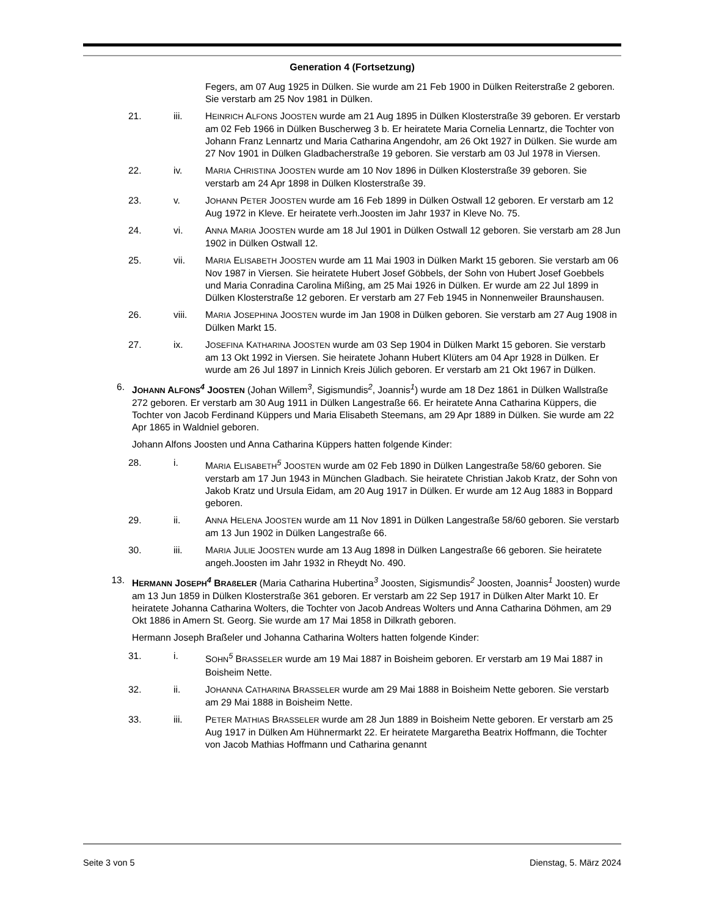Generation 4 (Fortsetzung)
Fegers, am 07 Aug 1925 in Dülken. Sie wurde am 21 Feb 1900 in Dülken Reiterstraße 2 geboren. Sie verstarb am 25 Nov 1981 in Dülken.
21. iii. HEINRICH ALFONS JOOSTEN wurde am 21 Aug 1895 in Dülken Klosterstraße 39 geboren. Er verstarb am 02 Feb 1966 in Dülken Buscherweg 3 b. Er heiratete Maria Cornelia Lennartz, die Tochter von Johann Franz Lennartz und Maria Catharina Angendohr, am 26 Okt 1927 in Dülken. Sie wurde am 27 Nov 1901 in Dülken Gladbacherstraße 19 geboren. Sie verstarb am 03 Jul 1978 in Viersen.
22. iv. MARIA CHRISTINA JOOSTEN wurde am 10 Nov 1896 in Dülken Klosterstraße 39 geboren. Sie verstarb am 24 Apr 1898 in Dülken Klosterstraße 39.
23. v. JOHANN PETER JOOSTEN wurde am 16 Feb 1899 in Dülken Ostwall 12 geboren. Er verstarb am 12 Aug 1972 in Kleve. Er heiratete verh.Joosten im Jahr 1937 in Kleve No. 75.
24. vi. ANNA MARIA JOOSTEN wurde am 18 Jul 1901 in Dülken Ostwall 12 geboren. Sie verstarb am 28 Jun 1902 in Dülken Ostwall 12.
25. vii. MARIA ELISABETH JOOSTEN wurde am 11 Mai 1903 in Dülken Markt 15 geboren. Sie verstarb am 06 Nov 1987 in Viersen. Sie heiratete Hubert Josef Göbbels, der Sohn von Hubert Josef Goebbels und Maria Conradina Carolina Mißing, am 25 Mai 1926 in Dülken. Er wurde am 22 Jul 1899 in Dülken Klosterstraße 12 geboren. Er verstarb am 27 Feb 1945 in Nonnenweiler Braunshausen.
26. viii. MARIA JOSEPHINA JOOSTEN wurde im Jan 1908 in Dülken geboren. Sie verstarb am 27 Aug 1908 in Dülken Markt 15.
27. ix. JOSEFINA KATHARINA JOOSTEN wurde am 03 Sep 1904 in Dülken Markt 15 geboren. Sie verstarb am 13 Okt 1992 in Viersen. Sie heiratete Johann Hubert Klüters am 04 Apr 1928 in Dülken. Er wurde am 26 Jul 1897 in Linnich Kreis Jülich geboren. Er verstarb am 21 Okt 1967 in Dülken.
6. JOHANN ALFONS<sup>4</sup> JOOSTEN (Johan Willem<sup>3</sup>, Sigismundis<sup>2</sup>, Joannis<sup>1</sup>) wurde am 18 Dez 1861 in Dülken Wallstraße 272 geboren. Er verstarb am 30 Aug 1911 in Dülken Langestraße 66. Er heiratete Anna Catharina Küppers, die Tochter von Jacob Ferdinand Küppers und Maria Elisabeth Steemans, am 29 Apr 1889 in Dülken. Sie wurde am 22 Apr 1865 in Waldniel geboren.
Johann Alfons Joosten und Anna Catharina Küppers hatten folgende Kinder:
28. i. MARIA ELISABETH<sup>5</sup> JOOSTEN wurde am 02 Feb 1890 in Dülken Langestraße 58/60 geboren. Sie verstarb am 17 Jun 1943 in München Gladbach. Sie heiratete Christian Jakob Kratz, der Sohn von Jakob Kratz und Ursula Eidam, am 20 Aug 1917 in Dülken. Er wurde am 12 Aug 1883 in Boppard geboren.
29. ii. ANNA HELENA JOOSTEN wurde am 11 Nov 1891 in Dülken Langestraße 58/60 geboren. Sie verstarb am 13 Jun 1902 in Dülken Langestraße 66.
30. iii. MARIA JULIE JOOSTEN wurde am 13 Aug 1898 in Dülken Langestraße 66 geboren. Sie heiratete angeh.Joosten im Jahr 1932 in Rheydt No. 490.
13. HERMANN JOSEPH<sup>4</sup> BRAßELER (Maria Catharina Hubertina<sup>3</sup> Joosten, Sigismundis<sup>2</sup> Joosten, Joannis<sup>1</sup> Joosten) wurde am 13 Jun 1859 in Dülken Klosterstraße 361 geboren. Er verstarb am 22 Sep 1917 in Dülken Alter Markt 10. Er heiratete Johanna Catharina Wolters, die Tochter von Jacob Andreas Wolters und Anna Catharina Döhmen, am 29 Okt 1886 in Amern St. Georg. Sie wurde am 17 Mai 1858 in Dilkrath geboren.
Hermann Joseph Braßeler und Johanna Catharina Wolters hatten folgende Kinder:
31. i. SOHN<sup>5</sup> BRASSELER wurde am 19 Mai 1887 in Boisheim geboren. Er verstarb am 19 Mai 1887 in Boisheim Nette.
32. ii. JOHANNA CATHARINA BRASSELER wurde am 29 Mai 1888 in Boisheim Nette geboren. Sie verstarb am 29 Mai 1888 in Boisheim Nette.
33. iii. PETER MATHIAS BRASSELER wurde am 28 Jun 1889 in Boisheim Nette geboren. Er verstarb am 25 Aug 1917 in Dülken Am Hühnermarkt 22. Er heiratete Margaretha Beatrix Hoffmann, die Tochter von Jacob Mathias Hoffmann und Catharina genannt
Seite 3 von 5 Dienstag, 5. März 2024